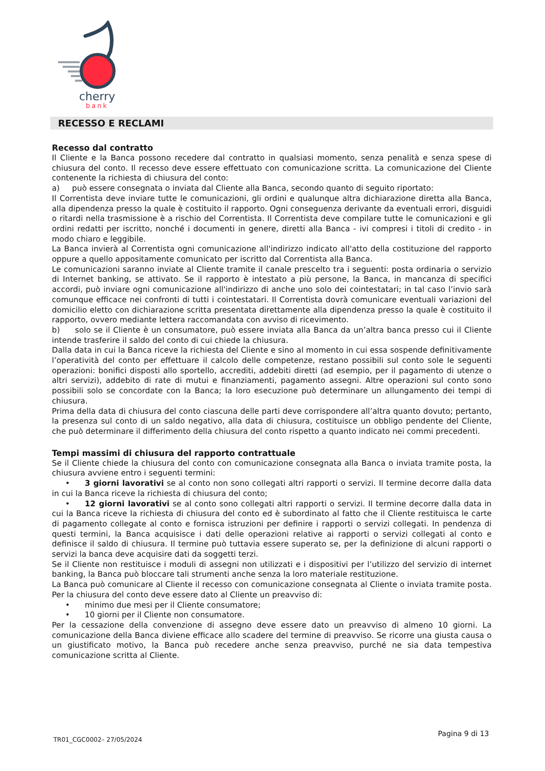cherry
bank
RECESSO E RECLAMI
Recesso dal contratto
Il Cliente e la Banca possono recedere dal contratto in qualsiasi momento, senza penalità e senza spese di chiusura del conto. Il recesso deve essere effettuato con comunicazione scritta. La comunicazione del Cliente contenente la richiesta di chiusura del conto:
a) può essere consegnata o inviata dal Cliente alla Banca, secondo quanto di seguito riportato:
Il Correntista deve inviare tutte le comunicazioni, gli ordini e qualunque altra dichiarazione diretta alla Banca, alla dipendenza presso la quale è costituito il rapporto. Ogni conseguenza derivante da eventuali errori, disguidi o ritardi nella trasmissione è a rischio del Correntista. Il Correntista deve compilare tutte le comunicazioni e gli ordini redatti per iscritto, nonché i documenti in genere, diretti alla Banca - ivi compresi i titoli di credito - in modo chiaro e leggibile.
La Banca invierà al Correntista ogni comunicazione all'indirizzo indicato all'atto della costituzione del rapporto oppure a quello appositamente comunicato per iscritto dal Correntista alla Banca.
Le comunicazioni saranno inviate al Cliente tramite il canale prescelto tra i seguenti: posta ordinaria o servizio di Internet banking, se attivato. Se il rapporto è intestato a più persone, la Banca, in mancanza di specifici accordi, può inviare ogni comunicazione all'indirizzo di anche uno solo dei cointestatari; in tal caso l’invio sarà comunque efficace nei confronti di tutti i cointestatari. Il Correntista dovrà comunicare eventuali variazioni del domicilio eletto con dichiarazione scritta presentata direttamente alla dipendenza presso la quale è costituito il rapporto, ovvero mediante lettera raccomandata con avviso di ricevimento.
b) solo se il Cliente è un consumatore, può essere inviata alla Banca da un’altra banca presso cui il Cliente intende trasferire il saldo del conto di cui chiede la chiusura.
Dalla data in cui la Banca riceve la richiesta del Cliente e sino al momento in cui essa sospende definitivamente l’operatività del conto per effettuare il calcolo delle competenze, restano possibili sul conto sole le seguenti operazioni: bonifici disposti allo sportello, accrediti, addebiti diretti (ad esempio, per il pagamento di utenze o altri servizi), addebito di rate di mutui e finanziamenti, pagamento assegni. Altre operazioni sul conto sono possibili solo se concordate con la Banca; la loro esecuzione può determinare un allungamento dei tempi di chiusura.
Prima della data di chiusura del conto ciascuna delle parti deve corrispondere all’altra quanto dovuto; pertanto, la presenza sul conto di un saldo negativo, alla data di chiusura, costituisce un obbligo pendente del Cliente, che può determinare il differimento della chiusura del conto rispetto a quanto indicato nei commi precedenti.
Tempi massimi di chiusura del rapporto contrattuale
Se il Cliente chiede la chiusura del conto con comunicazione consegnata alla Banca o inviata tramite posta, la chiusura avviene entro i seguenti termini:
• 3 giorni lavorativi se al conto non sono collegati altri rapporti o servizi. Il termine decorre dalla data in cui la Banca riceve la richiesta di chiusura del conto;
• 12 giorni lavorativi se al conto sono collegati altri rapporti o servizi. Il termine decorre dalla data in cui la Banca riceve la richiesta di chiusura del conto ed è subordinato al fatto che il Cliente restituisca le carte di pagamento collegate al conto e fornisca istruzioni per definire i rapporti o servizi collegati. In pendenza di questi termini, la Banca acquisisce i dati delle operazioni relative ai rapporti o servizi collegati al conto e definisce il saldo di chiusura. Il termine può tuttavia essere superato se, per la definizione di alcuni rapporti o servizi la banca deve acquisire dati da soggetti terzi.
Se il Cliente non restituisce i moduli di assegni non utilizzati e i dispositivi per l’utilizzo del servizio di internet banking, la Banca può bloccare tali strumenti anche senza la loro materiale restituzione.
La Banca può comunicare al Cliente il recesso con comunicazione consegnata al Cliente o inviata tramite posta. Per la chiusura del conto deve essere dato al Cliente un preavviso di:
• minimo due mesi per il Cliente consumatore;
• 10 giorni per il Cliente non consumatore.
Per la cessazione della convenzione di assegno deve essere dato un preavviso di almeno 10 giorni. La comunicazione della Banca diviene efficace allo scadere del termine di preavviso. Se ricorre una giusta causa o un giustificato motivo, la Banca può recedere anche senza preavviso, purché ne sia data tempestiva comunicazione scritta al Cliente.
TR01_CGC0002– 27/05/2024 Pagina 9 di 13